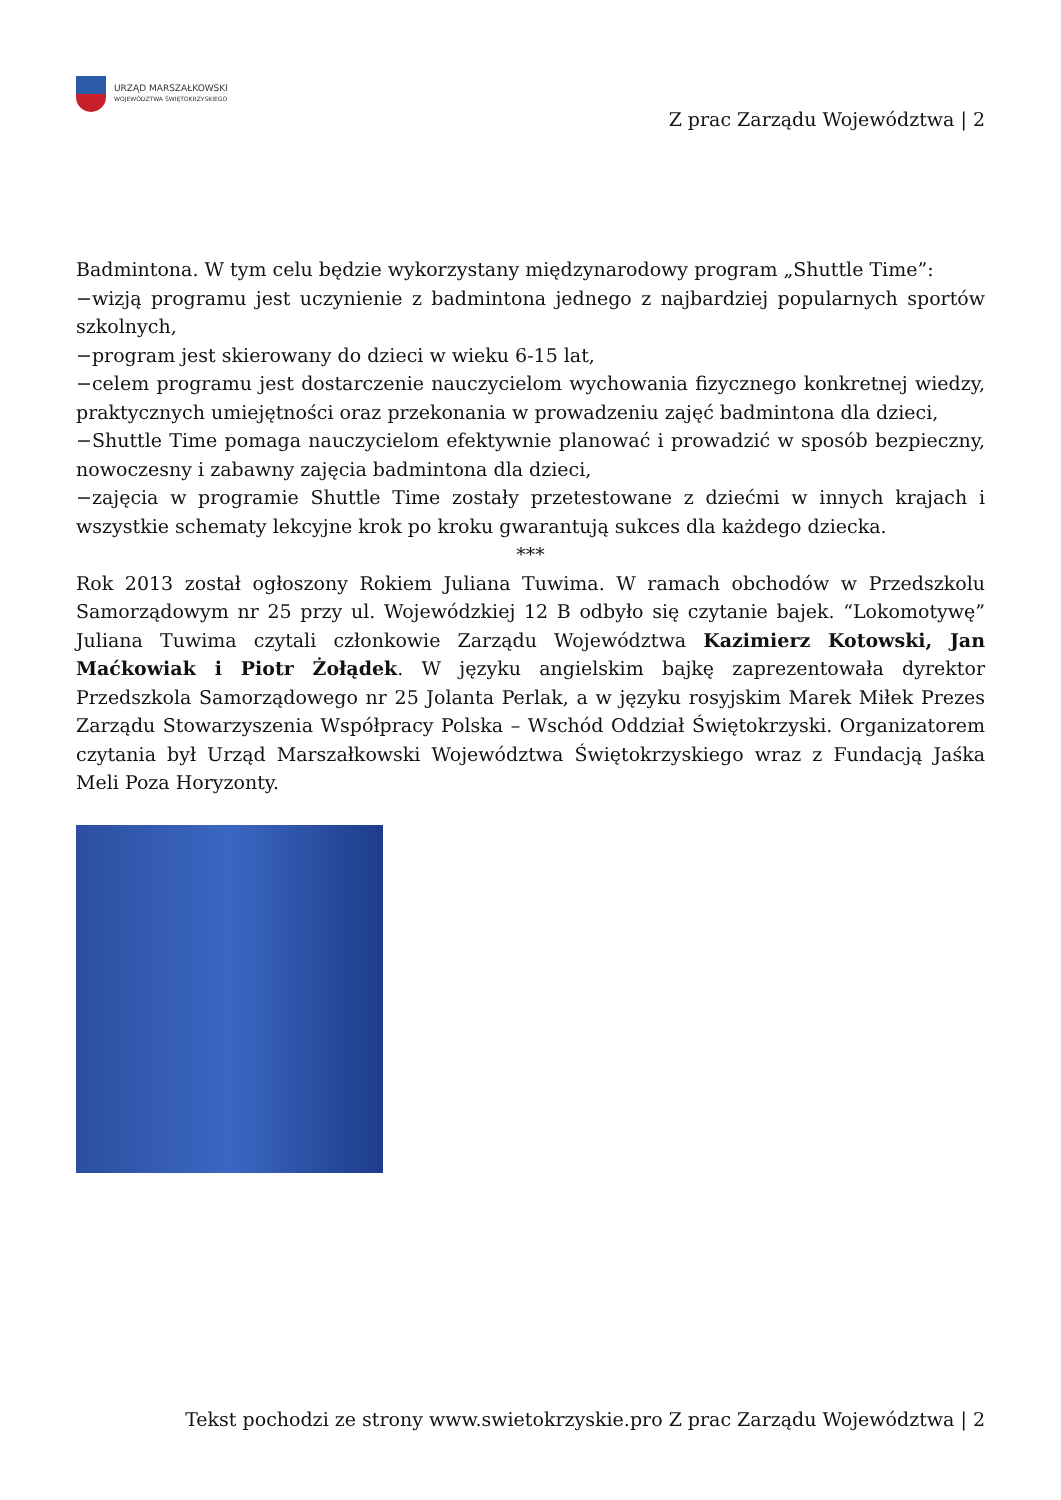URZĄD MARSZAŁKOWSKI
WOJEWÓDZTWA ŚWIĘTOKRZYSKIEGO
Z prac Zarządu Województwa | 2
Badmintona. W tym celu będzie wykorzystany międzynarodowy program „Shuttle Time”:
−wizją programu jest uczynienie z badmintona jednego z najbardziej popularnych sportów szkolnych,
−program jest skierowany do dzieci w wieku 6-15 lat,
−celem programu jest dostarczenie nauczycielom wychowania fizycznego konkretnej wiedzy, praktycznych umiejętności oraz przekonania w prowadzeniu zajęć badmintona dla dzieci,
−Shuttle Time pomaga nauczycielom efektywnie planować i prowadzić w sposób bezpieczny, nowoczesny i zabawny zajęcia badmintona dla dzieci,
−zajęcia w programie Shuttle Time zostały przetestowane z dziećmi w innych krajach i wszystkie schematy lekcyjne krok po kroku gwarantują sukces dla każdego dziecka.
***
Rok 2013 został ogłoszony Rokiem Juliana Tuwima. W ramach obchodów w Przedszkolu Samorządowym nr 25 przy ul. Wojewódzkiej 12 B odbyło się czytanie bajek. “Lokomotywę” Juliana Tuwima czytali członkowie Zarządu Województwa Kazimierz Kotowski, Jan Maćkowiak i Piotr Żołądek. W języku angielskim bajkę zaprezentowała dyrektor Przedszkola Samorządowego nr 25 Jolanta Perlak, a w języku rosyjskim Marek Miłek Prezes Zarządu Stowarzyszenia Współpracy Polska – Wschód Oddział Świętokrzyski. Organizatorem czytania był Urząd Marszałkowski Województwa Świętokrzyskiego wraz z Fundacją Jaśka Meli Poza Horyzonty.
Tekst pochodzi ze strony www.swietokrzyskie.pro Z prac Zarządu Województwa | 2